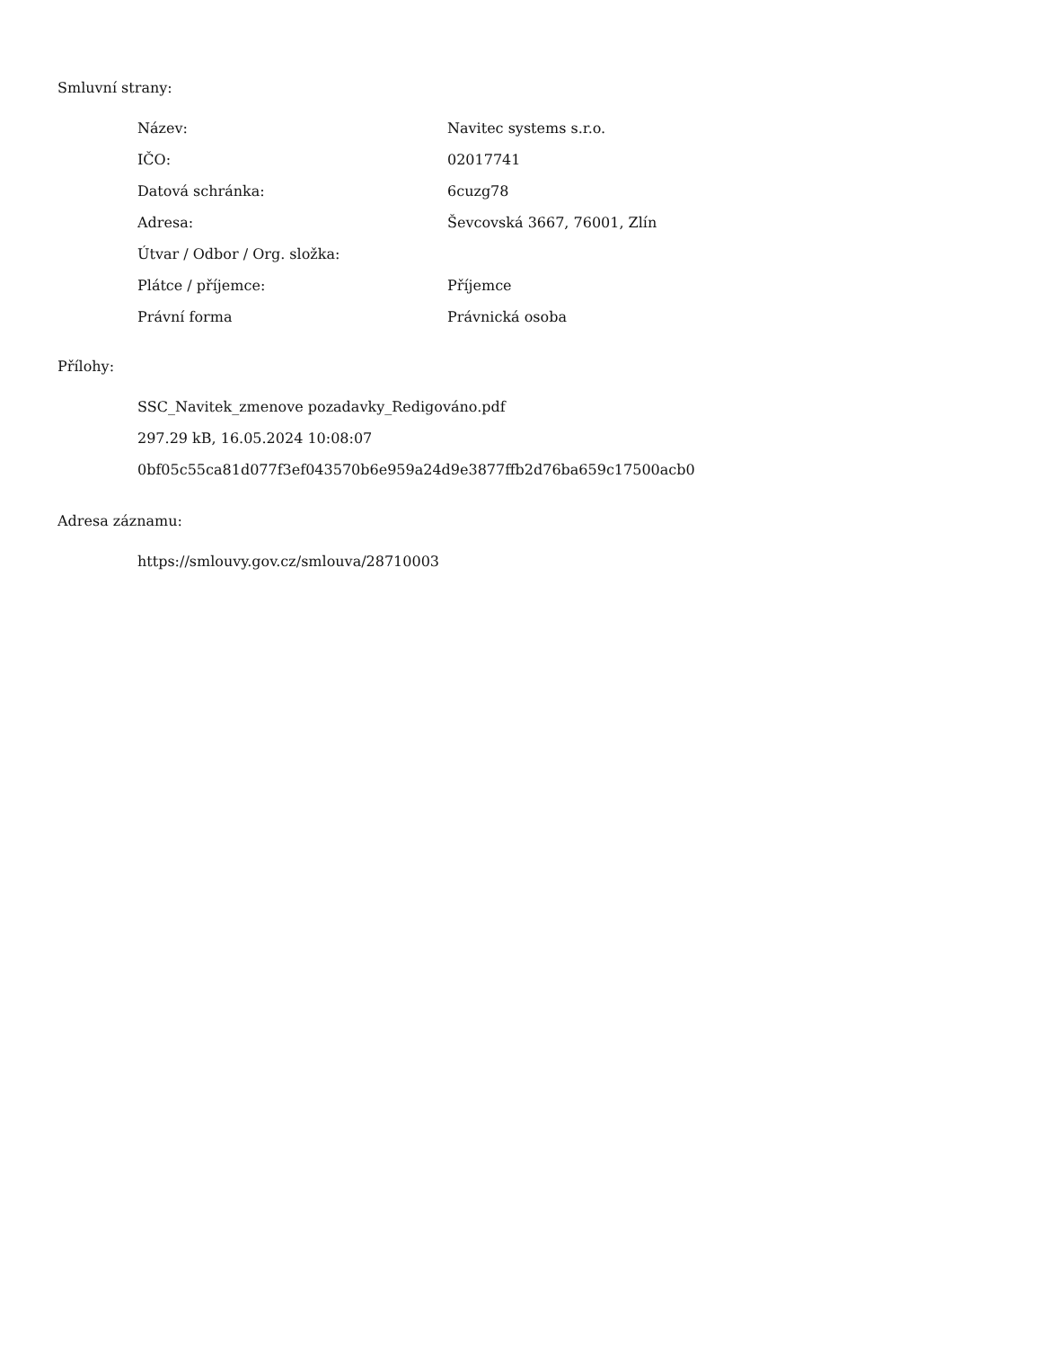Smluvní strany:
| Název: | Navitec systems s.r.o. |
| IČO: | 02017741 |
| Datová schránka: | 6cuzg78 |
| Adresa: | Ševcovská 3667, 76001, Zlín |
| Útvar / Odbor / Org. složka: | |
| Plátce / příjemce: | Příjemce |
| Právní forma | Právnická osoba |
Přílohy:
SSC_Navitek_zmenove pozadavky_Redigováno.pdf
297.29 kB, 16.05.2024 10:08:07
0bf05c55ca81d077f3ef043570b6e959a24d9e3877ffb2d76ba659c17500acb0
Adresa záznamu:
https://smlouvy.gov.cz/smlouva/28710003